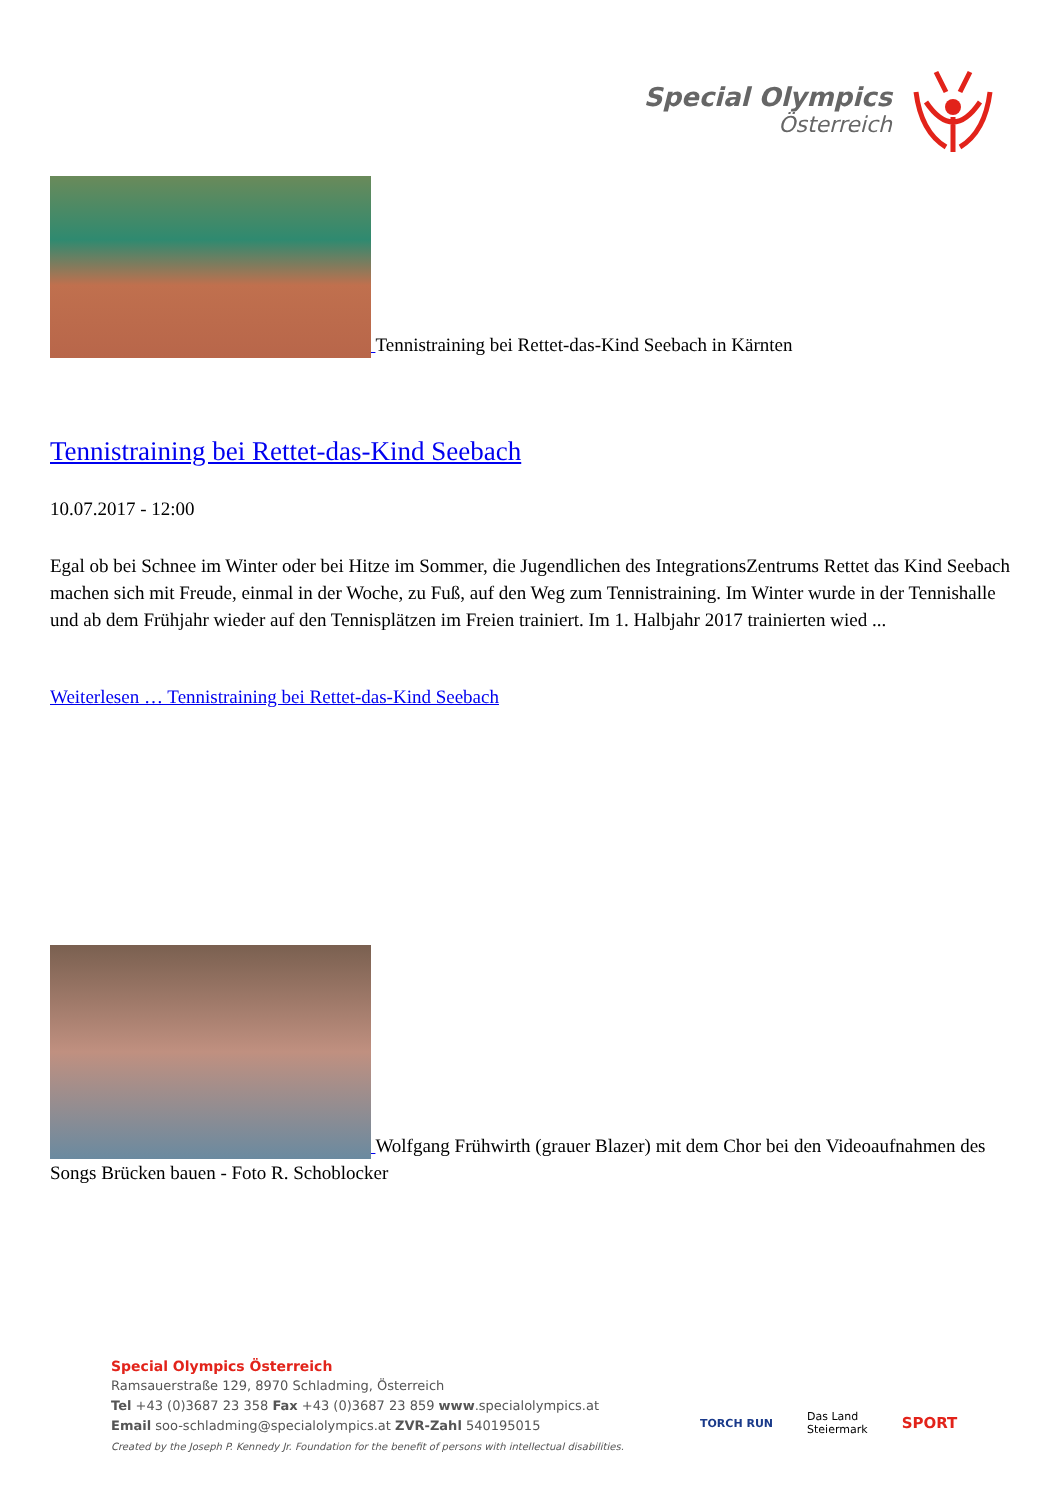Special Olympics
Österreich
Tennistraining bei Rettet-das-Kind Seebach in Kärnten
Tennistraining bei Rettet-das-Kind Seebach
10.07.2017 - 12:00
Egal ob bei Schnee im Winter oder bei Hitze im Sommer, die Jugendlichen des IntegrationsZentrums Rettet das Kind Seebach machen sich mit Freude, einmal in der Woche, zu Fuß, auf den Weg zum Tennistraining. Im Winter wurde in der Tennishalle und ab dem Frühjahr wieder auf den Tennisplätzen im Freien trainiert. Im 1. Halbjahr 2017 trainierten wied ...
Weiterlesen … Tennistraining bei Rettet-das-Kind Seebach
Wolfgang Frühwirth (grauer Blazer) mit dem Chor bei den Videoaufnahmen des Songs Brücken bauen - Foto R. Schoblocker
Special Olympics Österreich
Ramsauerstraße 129, 8970 Schladming, Österreich
Tel +43 (0)3687 23 358 Fax +43 (0)3687 23 859 www.specialolympics.at
Email soo-schladming@specialolympics.at ZVR-Zahl 540195015
Created by the Joseph P. Kennedy Jr. Foundation for the benefit of persons with intellectual disabilities.
TORCH RUN
Das Land
Steiermark
SPORT